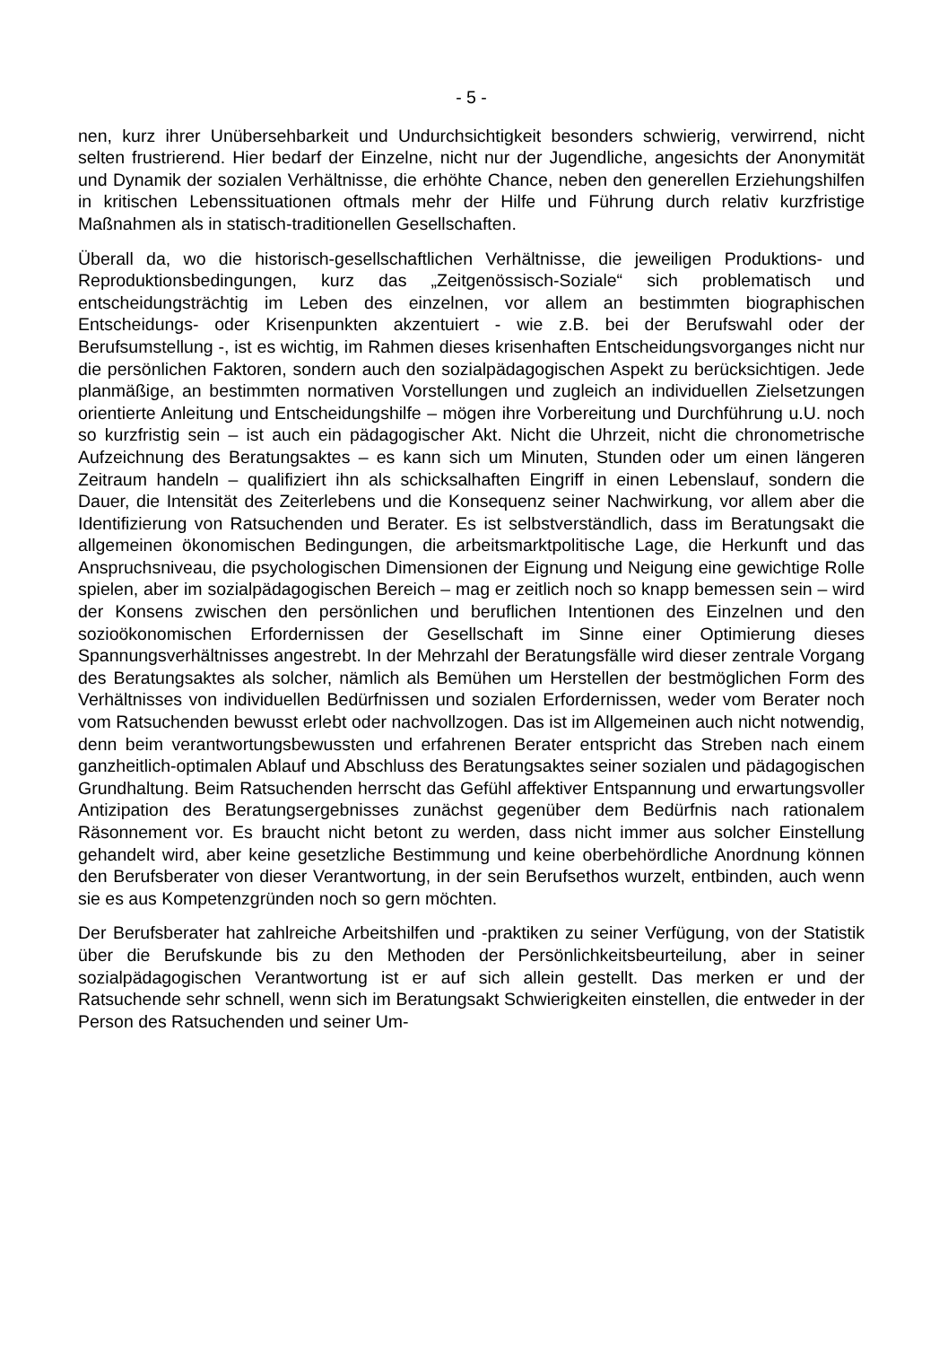- 5 -
nen, kurz ihrer Unübersehbarkeit und Undurchsichtigkeit besonders schwierig, verwirrend, nicht selten frustrierend. Hier bedarf der Einzelne, nicht nur der Jugendliche, angesichts der Anonymität und Dynamik der sozialen Verhältnisse, die erhöhte Chance, neben den generellen Erziehungshilfen in kritischen Lebenssituationen oftmals mehr der Hilfe und Führung durch relativ kurzfristige Maßnahmen als in statisch-traditionellen Gesellschaften.
Überall da, wo die historisch-gesellschaftlichen Verhältnisse, die jeweiligen Produktions- und Reproduktionsbedingungen, kurz das „Zeitgenössisch-Soziale“ sich problematisch und entscheidungsträchtig im Leben des einzelnen, vor allem an bestimmten biographischen Entscheidungs- oder Krisenpunkten akzentuiert - wie z.B. bei der Berufswahl oder der Berufsumstellung -, ist es wichtig, im Rahmen dieses krisenhaften Entscheidungsvorganges nicht nur die persönlichen Faktoren, sondern auch den sozialpädagogischen Aspekt zu berücksichtigen. Jede planmäßige, an bestimmten normativen Vorstellungen und zugleich an individuellen Zielsetzungen orientierte Anleitung und Entscheidungshilfe – mögen ihre Vorbereitung und Durchführung u.U. noch so kurzfristig sein – ist auch ein pädagogischer Akt. Nicht die Uhrzeit, nicht die chronometrische Aufzeichnung des Beratungsaktes – es kann sich um Minuten, Stunden oder um einen längeren Zeitraum handeln – qualifiziert ihn als schicksalhaften Eingriff in einen Lebenslauf, sondern die Dauer, die Intensität des Zeiterlebens und die Konsequenz seiner Nachwirkung, vor allem aber die Identifizierung von Ratsuchenden und Berater. Es ist selbstverständlich, dass im Beratungsakt die allgemeinen ökonomischen Bedingungen, die arbeitsmarktpolitische Lage, die Herkunft und das Anspruchsniveau, die psychologischen Dimensionen der Eignung und Neigung eine gewichtige Rolle spielen, aber im sozialpädagogischen Bereich – mag er zeitlich noch so knapp bemessen sein – wird der Konsens zwischen den persönlichen und beruflichen Intentionen des Einzelnen und den sozioökonomischen Erfordernissen der Gesellschaft im Sinne einer Optimierung dieses Spannungsverhältnisses angestrebt. In der Mehrzahl der Beratungsfälle wird dieser zentrale Vorgang des Beratungsaktes als solcher, nämlich als Bemühen um Herstellen der bestmöglichen Form des Verhältnisses von individuellen Bedürfnissen und sozialen Erfordernissen, weder vom Berater noch vom Ratsuchenden bewusst erlebt oder nachvollzogen. Das ist im Allgemeinen auch nicht notwendig, denn beim verantwortungsbewussten und erfahrenen Berater entspricht das Streben nach einem ganzheitlich-optimalen Ablauf und Abschluss des Beratungsaktes seiner sozialen und pädagogischen Grundhaltung. Beim Ratsuchenden herrscht das Gefühl affektiver Entspannung und erwartungsvoller Antizipation des Beratungsergebnisses zunächst gegenüber dem Bedürfnis nach rationalem Räsonnement vor. Es braucht nicht betont zu werden, dass nicht immer aus solcher Einstellung gehandelt wird, aber keine gesetzliche Bestimmung und keine oberbehördliche Anordnung können den Berufsberater von dieser Verantwortung, in der sein Berufsethos wurzelt, entbinden, auch wenn sie es aus Kompetenzgründen noch so gern möchten.
Der Berufsberater hat zahlreiche Arbeitshilfen und -praktiken zu seiner Verfügung, von der Statistik über die Berufskunde bis zu den Methoden der Persönlichkeitsbeurteilung, aber in seiner sozialpädagogischen Verantwortung ist er auf sich allein gestellt. Das merken er und der Ratsuchende sehr schnell, wenn sich im Beratungsakt Schwierigkeiten einstellen, die entweder in der Person des Ratsuchenden und seiner Um-